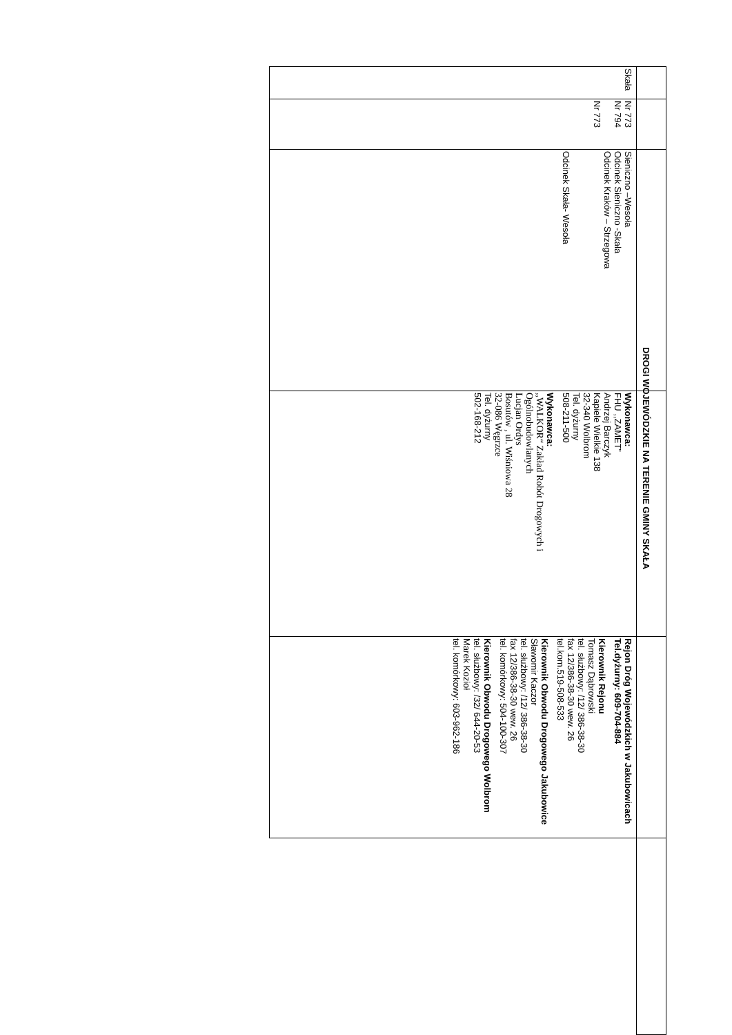DROGI WOJEWÓDZKIE NA TERENIE GMINY SKAŁA
| Skała | Nr 773 Nr 794 Nr 773 | Sieniczno –Wesoła Odcinek Sieniczno -Skała Odcinek Kraków – Strzegowa Odcinek Skała- Wesoła | Wykonawca: FHU ,,ZAMET” Andrzej Barczyk Kapiele Wielkie 138 32-340 Wolbrom Tel. dyżurny 508-211-500 Wykonawca: ,,WALKOR“ Zakład Robót Drogowych i Ogólnobudowlanych Lucjan Ordys Bosutów , ul. Wiśniowa 28 32-086 Węgrzce Tel. dyżurny 502-168-212 | Rejon Dróg Wojewódzkich w Jakubowicach Tel.dyżurny: 609-704-884 Kierownik Rejonu Tomasz Dąbrowski tel. służbowy: /12/ 386-38-30 fax 12/386-38-30 wew. 26 tel.kom.519-508-533 Kierownik Obwodu Drogowego Jakubowice Sławomir Kaczor tel. służbowy: /12/ 386-38-30 fax 12/386-38-30 wew. 26 tel. komórkowy: 504-100-307 Kierownik Obwodu Drogowego Wolbrom tel. służbowy: /32/ 644-20-53 Marek Kozioł tel. komórkowy: 603-962-186 | |